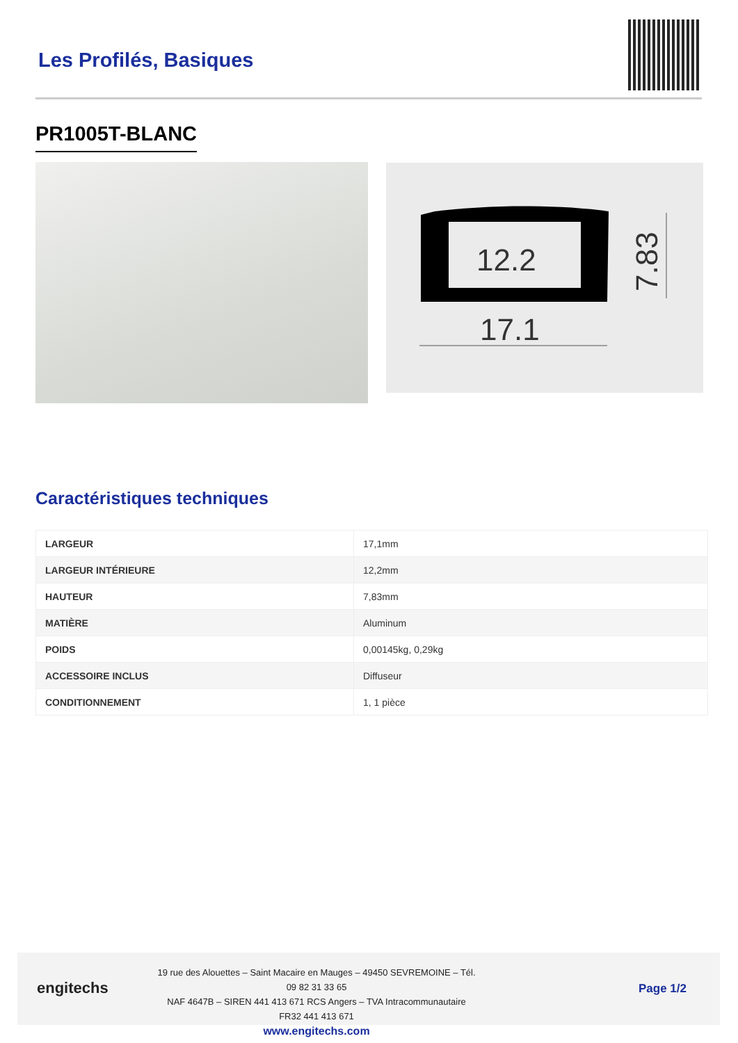Les Profilés, Basiques
PR1005T-BLANC
12.2
17.1
7.83
Caractéristiques techniques
| LARGEUR | 17,1mm |
| LARGEUR INTÉRIEURE | 12,2mm |
| HAUTEUR | 7,83mm |
| MATIÈRE | Aluminum |
| POIDS | 0,00145kg, 0,29kg |
| ACCESSOIRE INCLUS | Diffuseur |
| CONDITIONNEMENT | 1, 1 pièce |
engitechs
19 rue des Alouettes – Saint Macaire en Mauges – 49450 SEVREMOINE – Tél. 09 82 31 33 65
NAF 4647B – SIREN 441 413 671 RCS Angers – TVA Intracommunautaire FR32 441 413 671
www.engitechs.com
Page 1/2